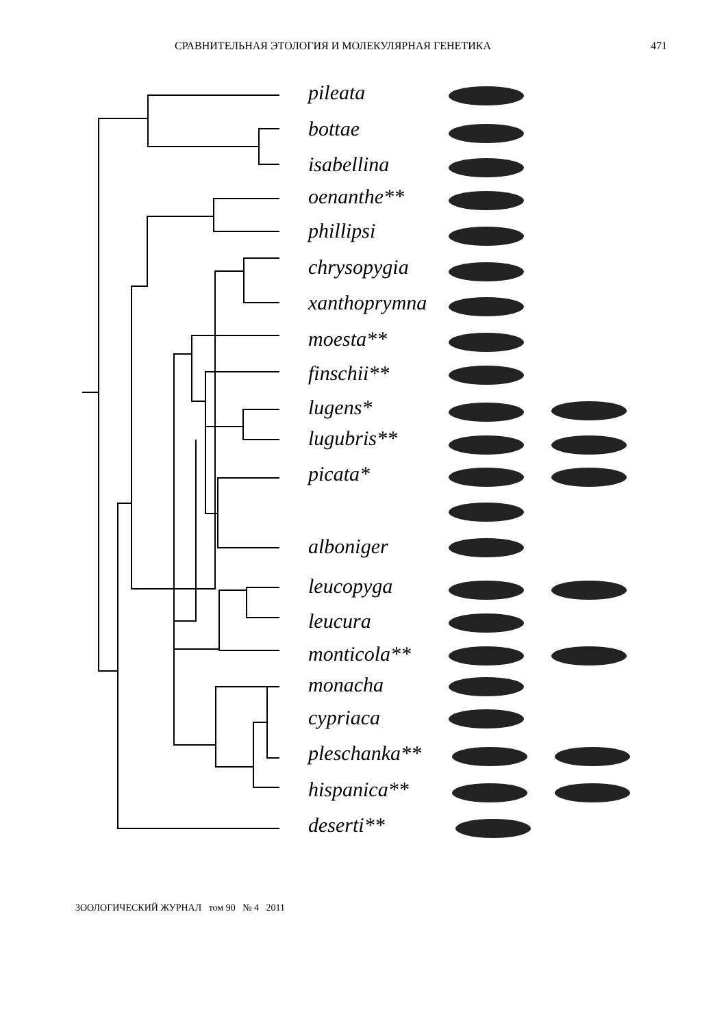СРАВНИТЕЛЬНАЯ ЭТОЛОГИЯ И МОЛЕКУЛЯРНАЯ ГЕНЕТИКА 471
pileata
bottae
isabellina
oenanthe**
phillipsi
chrysopygia
xanthoprymna
moesta**
finschii**
lugens*
lugubris**
picata*
alboniger
leucopyga
leucura
monticola**
monacha
cypriaca
pleschanka**
hispanica**
deserti**
ЗООЛОГИЧЕСКИЙ ЖУРНАЛ том 90 № 4 2011